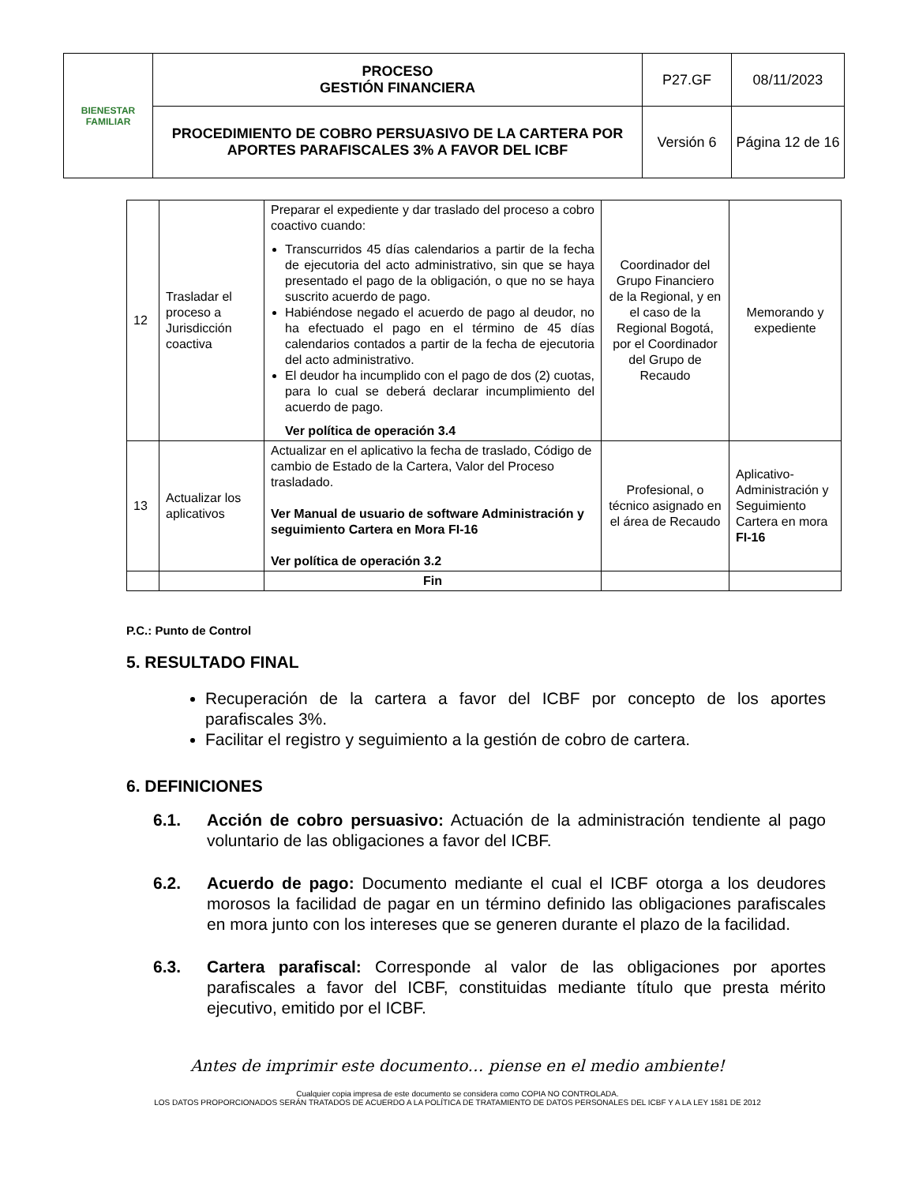| BIENESTAR FAMILIAR | PROCESO GESTIÓN FINANCIERA | P27.GF | 08/11/2023 |
| | PROCEDIMIENTO DE COBRO PERSUASIVO DE LA CARTERA POR APORTES PARAFISCALES 3% A FAVOR DEL ICBF | Versión 6 | Página 12 de 16 |
| 12 | Trasladar el proceso a Jurisdicción coactiva | Preparar el expediente y dar traslado del proceso a cobro coactivo cuando: Transcurridos 45 días calendarios a partir de la fecha de ejecutoria del acto administrativo, sin que se haya presentado el pago de la obligación, o que no se haya suscrito acuerdo de pago. Habiéndose negado el acuerdo de pago al deudor, no ha efectuado el pago en el término de 45 días calendarios contados a partir de la fecha de ejecutoria del acto administrativo. El deudor ha incumplido con el pago de dos (2) cuotas, para lo cual se deberá declarar incumplimiento del acuerdo de pago. Ver política de operación 3.4 | Coordinador del Grupo Financiero de la Regional, y en el caso de la Regional Bogotá, por el Coordinador del Grupo de Recaudo | Memorando y expediente |
| 13 | Actualizar los aplicativos | Actualizar en el aplicativo la fecha de traslado, Código de cambio de Estado de la Cartera, Valor del Proceso trasladado. Ver Manual de usuario de software Administración y seguimiento Cartera en Mora FI-16 Ver política de operación 3.2 | Profesional, o técnico asignado en el área de Recaudo | Aplicativo- Administración y Seguimiento Cartera en mora FI-16 |
| | | Fin | | |
P.C.: Punto de Control
5. RESULTADO FINAL
Recuperación de la cartera a favor del ICBF por concepto de los aportes parafiscales 3%.
Facilitar el registro y seguimiento a la gestión de cobro de cartera.
6. DEFINICIONES
6.1. Acción de cobro persuasivo: Actuación de la administración tendiente al pago voluntario de las obligaciones a favor del ICBF.
6.2. Acuerdo de pago: Documento mediante el cual el ICBF otorga a los deudores morosos la facilidad de pagar en un término definido las obligaciones parafiscales en mora junto con los intereses que se generen durante el plazo de la facilidad.
6.3. Cartera parafiscal: Corresponde al valor de las obligaciones por aportes parafiscales a favor del ICBF, constituidas mediante título que presta mérito ejecutivo, emitido por el ICBF.
Antes de imprimir este documento… piense en el medio ambiente!
Cualquier copia impresa de este documento se considera como COPIA NO CONTROLADA.
LOS DATOS PROPORCIONADOS SERÁN TRATADOS DE ACUERDO A LA POLÍTICA DE TRATAMIENTO DE DATOS PERSONALES DEL ICBF Y A LA LEY 1581 DE 2012